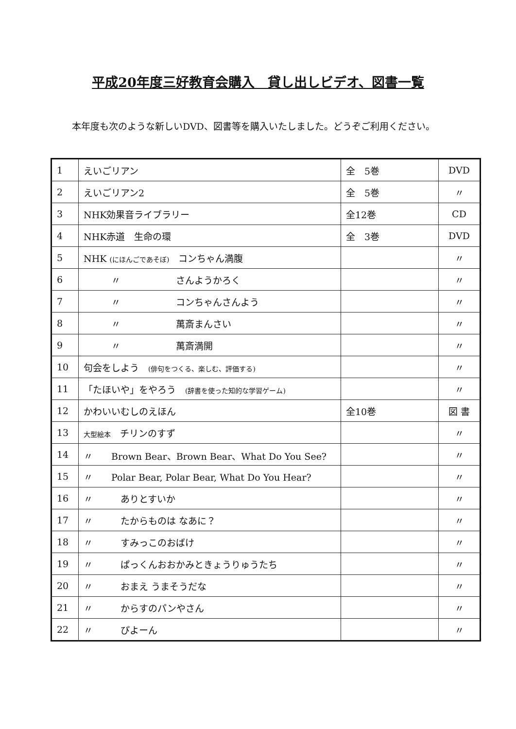平成20年度三好教育会購入　貸し出しビデオ、図書一覧
本年度も次のような新しいDVD、図書等を購入いたしました。どうぞご利用ください。
| 1 | えいごリアン | 全 5巻 | DVD |
| 2 | えいごリアン2 | 全 5巻 | 〃 |
| 3 | NHK効果音ライブラリー | 全12巻 | CD |
| 4 | NHK赤道 生命の環 | 全 3巻 | DVD |
| 5 | NHK (にほんごであそぼ) コンちゃん満腹 | | 〃 |
| 6 | 〃 さんようかろく | | 〃 |
| 7 | 〃 コンちゃんさんよう | | 〃 |
| 8 | 〃 萬斎まんさい | | 〃 |
| 9 | 〃 萬斎満開 | | 〃 |
| 10 | 句会をしよう (俳句をつくる、楽しむ、評価する) | | 〃 |
| 11 | 「たほいや」をやろう (辞書を使った知的な学習ゲーム) | | 〃 |
| 12 | かわいいむしのえほん | 全10巻 | 図 書 |
| 13 | 大型絵本 チリンのすず | | 〃 |
| 14 | 〃 Brown Bear、Brown Bear、What Do You See? | | 〃 |
| 15 | 〃 Polar Bear, Polar Bear, What Do You Hear? | | 〃 |
| 16 | 〃 ありとすいか | | 〃 |
| 17 | 〃 たからものは なあに？ | | 〃 |
| 18 | 〃 すみっこのおばけ | | 〃 |
| 19 | 〃 ぱっくんおおかみときょうりゅうたち | | 〃 |
| 20 | 〃 おまえ うまそうだな | | 〃 |
| 21 | 〃 からすのパンやさん | | 〃 |
| 22 | 〃 ぴよーん | | 〃 |